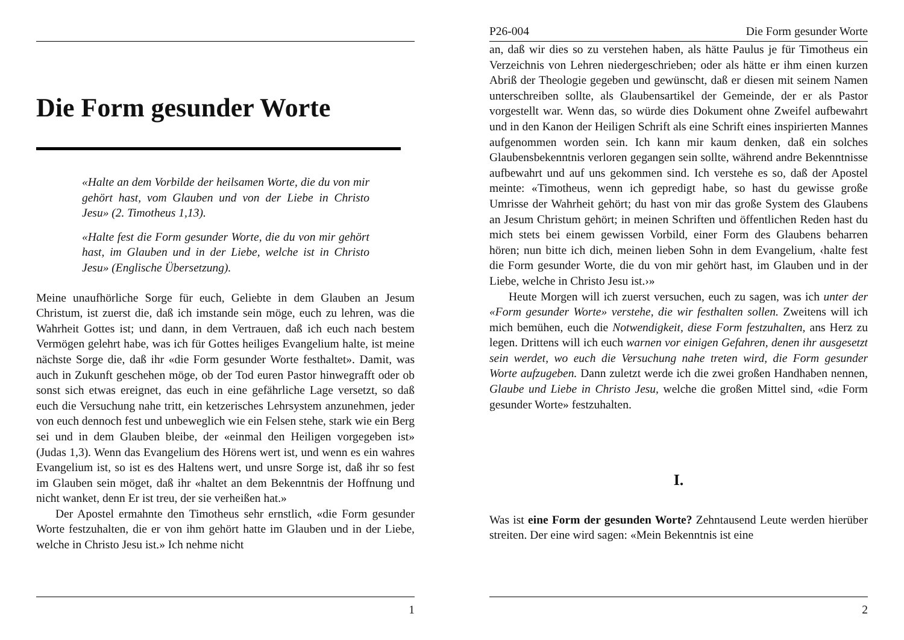Die Form gesunder Worte
«Halte an dem Vorbilde der heilsamen Worte, die du von mir gehört hast, vom Glauben und von der Liebe in Christo Jesu» (2. Timotheus 1,13).
«Halte fest die Form gesunder Worte, die du von mir gehört hast, im Glauben und in der Liebe, welche ist in Christo Jesu» (Englische Übersetzung).
Meine unaufhörliche Sorge für euch, Geliebte in dem Glauben an Jesum Christum, ist zuerst die, daß ich imstande sein möge, euch zu lehren, was die Wahrheit Gottes ist; und dann, in dem Vertrauen, daß ich euch nach bestem Vermögen gelehrt habe, was ich für Gottes heiliges Evangelium halte, ist meine nächste Sorge die, daß ihr «die Form gesunder Worte festhaltet». Damit, was auch in Zukunft geschehen möge, ob der Tod euren Pastor hinwegrafft oder ob sonst sich etwas ereignet, das euch in eine gefährliche Lage versetzt, so daß euch die Versuchung nahe tritt, ein ketzerisches Lehrsystem anzunehmen, jeder von euch dennoch fest und unbeweglich wie ein Felsen stehe, stark wie ein Berg sei und in dem Glauben bleibe, der «einmal den Heiligen vorgegeben ist» (Judas 1,3). Wenn das Evangelium des Hörens wert ist, und wenn es ein wahres Evangelium ist, so ist es des Haltens wert, und unsre Sorge ist, daß ihr so fest im Glauben sein möget, daß ihr «haltet an dem Bekenntnis der Hoffnung und nicht wanket, denn Er ist treu, der sie verheißen hat.»
Der Apostel ermahnte den Timotheus sehr ernstlich, «die Form gesunder Worte festzuhalten, die er von ihm gehört hatte im Glauben und in der Liebe, welche in Christo Jesu ist.» Ich nehme nicht
1
P26-004 Die Form gesunder Worte
an, daß wir dies so zu verstehen haben, als hätte Paulus je für Timotheus ein Verzeichnis von Lehren niedergeschrieben; oder als hätte er ihm einen kurzen Abriß der Theologie gegeben und gewünscht, daß er diesen mit seinem Namen unterschreiben sollte, als Glaubensartikel der Gemeinde, der er als Pastor vorgestellt war. Wenn das, so würde dies Dokument ohne Zweifel aufbewahrt und in den Kanon der Heiligen Schrift als eine Schrift eines inspirierten Mannes aufgenommen worden sein. Ich kann mir kaum denken, daß ein solches Glaubensbekenntnis verloren gegangen sein sollte, während andre Bekenntnisse aufbewahrt und auf uns gekommen sind. Ich verstehe es so, daß der Apostel meinte: «Timotheus, wenn ich gepredigt habe, so hast du gewisse große Umrisse der Wahrheit gehört; du hast von mir das große System des Glaubens an Jesum Christum gehört; in meinen Schriften und öffentlichen Reden hast du mich stets bei einem gewissen Vorbild, einer Form des Glaubens beharren hören; nun bitte ich dich, meinen lieben Sohn in dem Evangelium, ‹halte fest die Form gesunder Worte, die du von mir gehört hast, im Glauben und in der Liebe, welche in Christo Jesu ist.›»
Heute Morgen will ich zuerst versuchen, euch zu sagen, was ich unter der «Form gesunder Worte» verstehe, die wir festhalten sollen. Zweitens will ich mich bemühen, euch die Notwendigkeit, diese Form festzuhalten, ans Herz zu legen. Drittens will ich euch warnen vor einigen Gefahren, denen ihr ausgesetzt sein werdet, wo euch die Versuchung nahe treten wird, die Form gesunder Worte aufzugeben. Dann zuletzt werde ich die zwei großen Handhaben nennen, Glaube und Liebe in Christo Jesu, welche die großen Mittel sind, «die Form gesunder Worte» festzuhalten.
I.
Was ist eine Form der gesunden Worte? Zehntausend Leute werden hierüber streiten. Der eine wird sagen: «Mein Bekenntnis ist eine
2